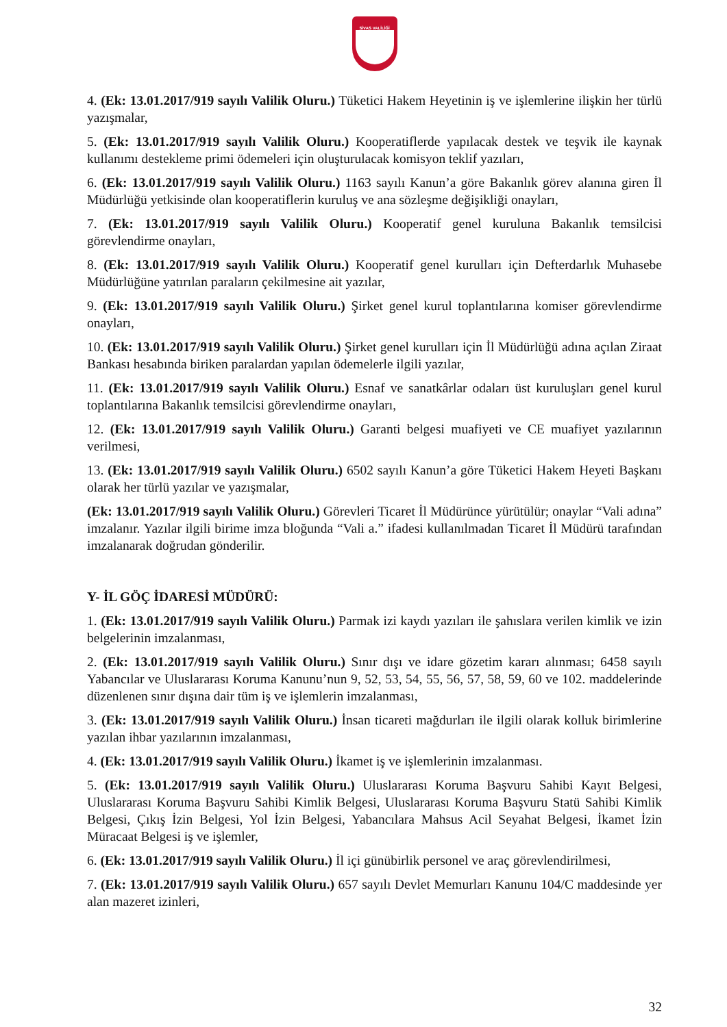SİVAS VALİLİĞİ
4. (Ek: 13.01.2017/919 sayılı Valilik Oluru.) Tüketici Hakem Heyetinin iş ve işlemlerine ilişkin her türlü yazışmalar,
5. (Ek: 13.01.2017/919 sayılı Valilik Oluru.) Kooperatiflerde yapılacak destek ve teşvik ile kaynak kullanımı destekleme primi ödemeleri için oluşturulacak komisyon teklif yazıları,
6. (Ek: 13.01.2017/919 sayılı Valilik Oluru.) 1163 sayılı Kanun’a göre Bakanlık görev alanına giren İl Müdürlüğü yetkisinde olan kooperatiflerin kuruluş ve ana sözleşme değişikliği onayları,
7. (Ek: 13.01.2017/919 sayılı Valilik Oluru.) Kooperatif genel kuruluna Bakanlık temsilcisi görevlendirme onayları,
8. (Ek: 13.01.2017/919 sayılı Valilik Oluru.) Kooperatif genel kurulları için Defterdarlık Muhasebe Müdürlüğüne yatırılan paraların çekilmesine ait yazılar,
9. (Ek: 13.01.2017/919 sayılı Valilik Oluru.) Şirket genel kurul toplantılarına komiser görevlendirme onayları,
10. (Ek: 13.01.2017/919 sayılı Valilik Oluru.) Şirket genel kurulları için İl Müdürlüğü adına açılan Ziraat Bankası hesabında biriken paralardan yapılan ödemelerle ilgili yazılar,
11. (Ek: 13.01.2017/919 sayılı Valilik Oluru.) Esnaf ve sanatkârlar odaları üst kuruluşları genel kurul toplantılarına Bakanlık temsilcisi görevlendirme onayları,
12. (Ek: 13.01.2017/919 sayılı Valilik Oluru.) Garanti belgesi muafiyeti ve CE muafiyet yazılarının verilmesi,
13. (Ek: 13.01.2017/919 sayılı Valilik Oluru.) 6502 sayılı Kanun’a göre Tüketici Hakem Heyeti Başkanı olarak her türlü yazılar ve yazışmalar,
(Ek: 13.01.2017/919 sayılı Valilik Oluru.) Görevleri Ticaret İl Müdürünce yürütülür; onaylar “Vali adına” imzalanır. Yazılar ilgili birime imza bloğunda “Vali a.” ifadesi kullanılmadan Ticaret İl Müdürü tarafından imzalanarak doğrudan gönderilir.
Y- İL GÖÇ İDARESİ MÜDÜRÜ:
1. (Ek: 13.01.2017/919 sayılı Valilik Oluru.) Parmak izi kaydı yazıları ile şahıslara verilen kimlik ve izin belgelerinin imzalanması,
2. (Ek: 13.01.2017/919 sayılı Valilik Oluru.) Sınır dışı ve idare gözetim kararı alınması; 6458 sayılı Yabancılar ve Uluslararası Koruma Kanunu’nun 9, 52, 53, 54, 55, 56, 57, 58, 59, 60 ve 102. maddelerinde düzenlenen sınır dışına dair tüm iş ve işlemlerin imzalanması,
3. (Ek: 13.01.2017/919 sayılı Valilik Oluru.) İnsan ticareti mağdurları ile ilgili olarak kolluk birimlerine yazılan ihbar yazılarının imzalanması,
4. (Ek: 13.01.2017/919 sayılı Valilik Oluru.) İkamet iş ve işlemlerinin imzalanması.
5. (Ek: 13.01.2017/919 sayılı Valilik Oluru.) Uluslararası Koruma Başvuru Sahibi Kayıt Belgesi, Uluslararası Koruma Başvuru Sahibi Kimlik Belgesi, Uluslararası Koruma Başvuru Statü Sahibi Kimlik Belgesi, Çıkış İzin Belgesi, Yol İzin Belgesi, Yabancılara Mahsus Acil Seyahat Belgesi, İkamet İzin Müracaat Belgesi iş ve işlemler,
6. (Ek: 13.01.2017/919 sayılı Valilik Oluru.) İl içi günübirlik personel ve araç görevlendirilmesi,
7. (Ek: 13.01.2017/919 sayılı Valilik Oluru.) 657 sayılı Devlet Memurları Kanunu 104/C maddesinde yer alan mazeret izinleri,
32